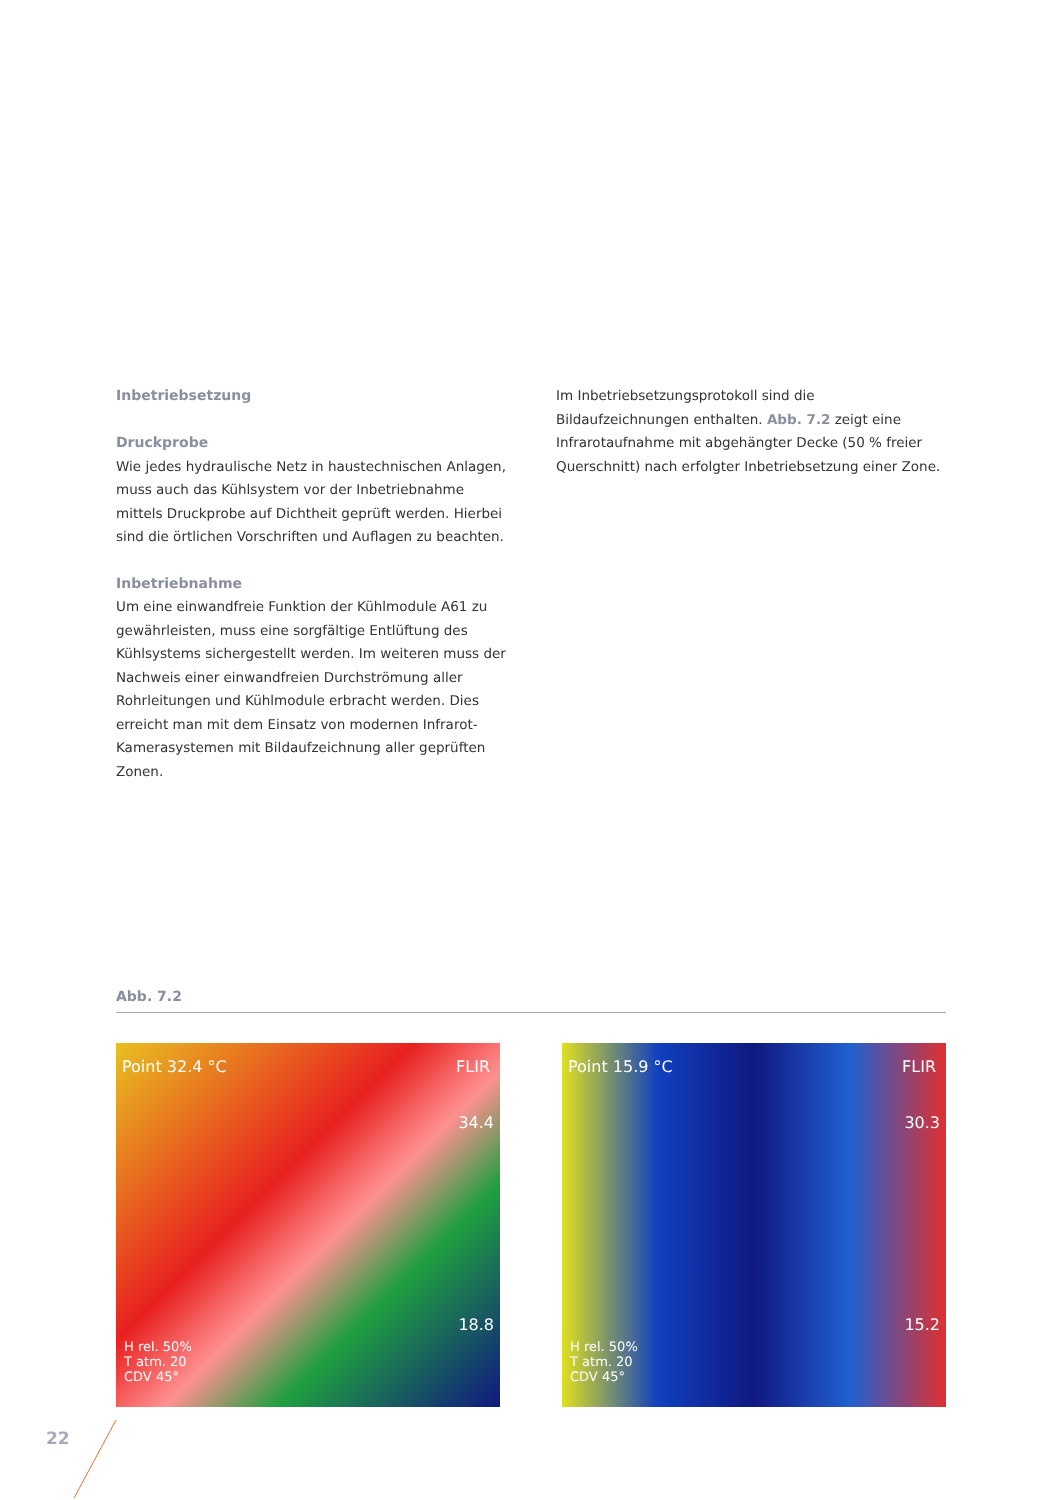Inbetriebsetzung
Druckprobe
Wie jedes hydraulische Netz in haustechnischen Anlagen, muss auch das Kühlsystem vor der Inbetriebnahme mittels Druckprobe auf Dichtheit geprüft werden. Hierbei sind die örtlichen Vorschriften und Auflagen zu beachten.
Inbetriebnahme
Um eine einwandfreie Funktion der Kühlmodule A61 zu gewährleisten, muss eine sorgfältige Entlüftung des Kühlsystems sichergestellt werden. Im weiteren muss der Nachweis einer einwandfreien Durchströmung aller Rohrleitungen und Kühlmodule erbracht werden. Dies erreicht man mit dem Einsatz von modernen Infrarot-Kamerasystemen mit Bildaufzeichnung aller geprüften Zonen.
Im Inbetriebsetzungsprotokoll sind die Bildaufzeichnungen enthalten. Abb. 7.2 zeigt eine Infrarotaufnahme mit abgehängter Decke (50 % freier Querschnitt) nach erfolgter Inbetriebsetzung einer Zone.
Abb. 7.2
Point 32.4 °C FLIR
34.4
18.8
H rel. 50%
T atm. 20
CDV 45°
Point 15.9 °C FLIR
30.3
15.2
H rel. 50%
T atm. 20
CDV 45°
22